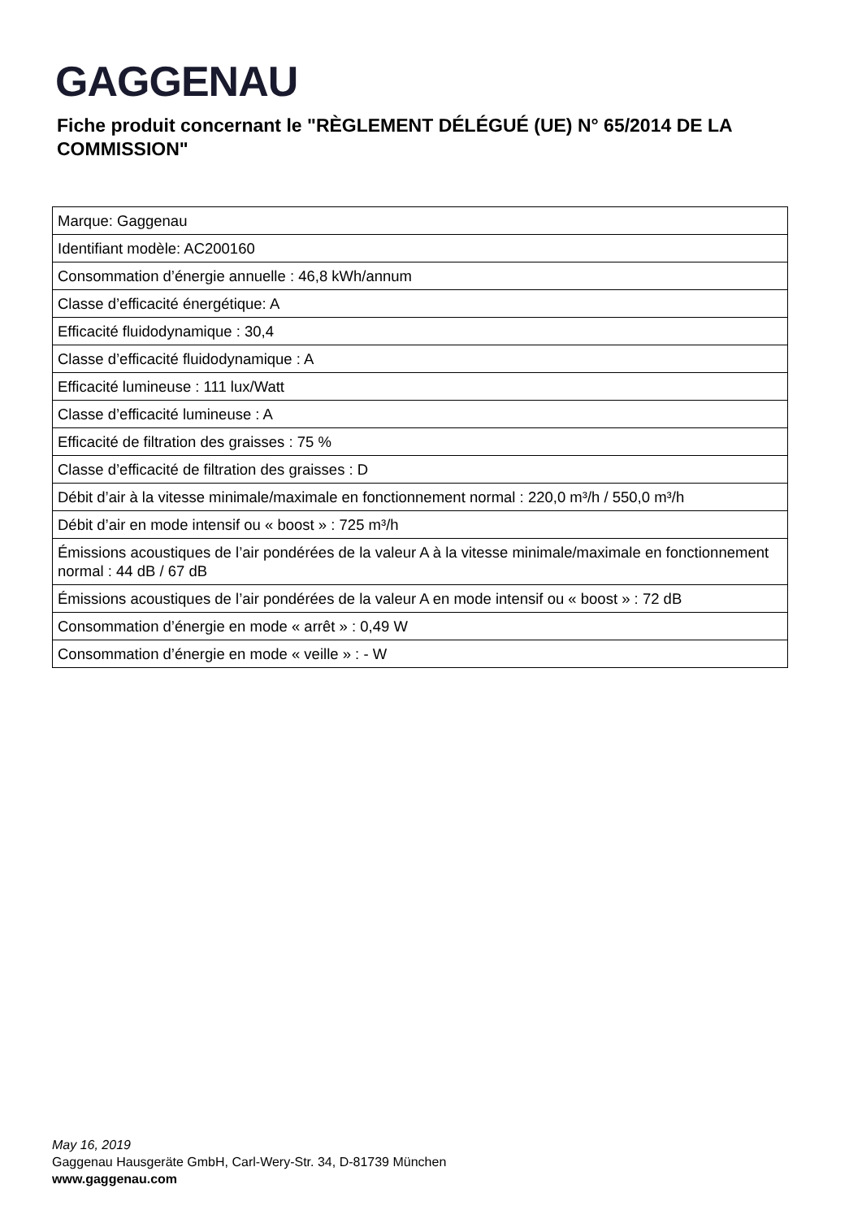GAGGENAU
Fiche produit concernant le "RÈGLEMENT DÉLÉGUÉ (UE) N° 65/2014 DE LA COMMISSION"
| Marque: Gaggenau |
| Identifiant modèle: AC200160 |
| Consommation d’énergie annuelle : 46,8 kWh/annum |
| Classe d’efficacité énergétique: A |
| Efficacité fluidodynamique : 30,4 |
| Classe d’efficacité fluidodynamique : A |
| Efficacité lumineuse : 111 lux/Watt |
| Classe d’efficacité lumineuse : A |
| Efficacité de filtration des graisses : 75 % |
| Classe d’efficacité de filtration des graisses : D |
| Débit d’air à la vitesse minimale/maximale en fonctionnement normal : 220,0 m³/h / 550,0 m³/h |
| Débit d’air en mode intensif ou « boost » : 725 m³/h |
| Émissions acoustiques de l’air pondérées de la valeur A à la vitesse minimale/maximale en fonctionnement normal : 44 dB / 67 dB |
| Émissions acoustiques de l’air pondérées de la valeur A en mode intensif ou « boost » : 72 dB |
| Consommation d’énergie en mode « arrêt » : 0,49 W |
| Consommation d’énergie en mode « veille » : - W |
May 16, 2019
Gaggenau Hausgeräte GmbH, Carl-Wery-Str. 34, D-81739 München
www.gaggenau.com